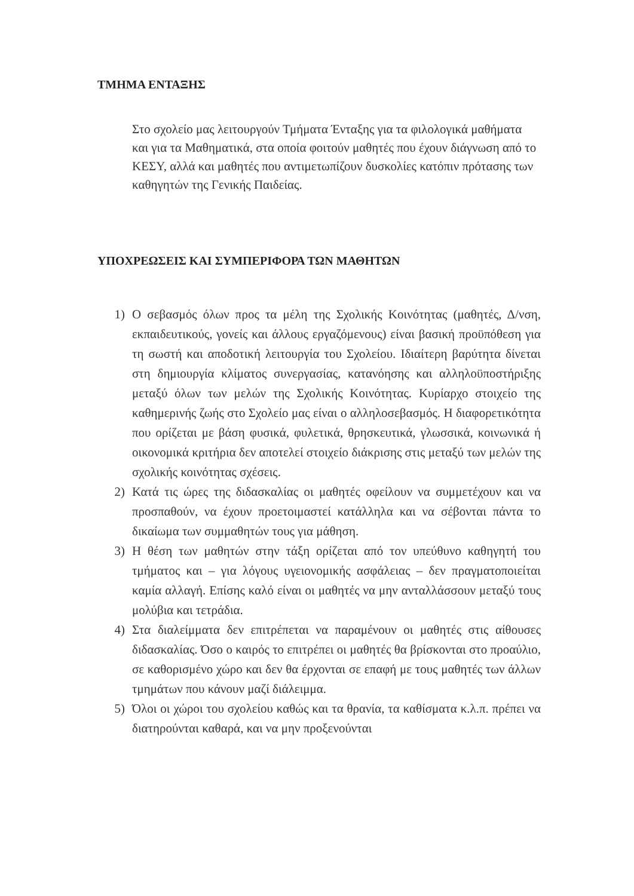ΤΜΗΜΑ ΕΝΤΑΞΗΣ
Στο σχολείο μας λειτουργούν Τμήματα Ένταξης για τα φιλολογικά μαθήματα και για τα Μαθηματικά, στα οποία φοιτούν μαθητές που έχουν διάγνωση από το ΚΕΣΥ, αλλά και μαθητές που αντιμετωπίζουν δυσκολίες κατόπιν πρότασης των καθηγητών της Γενικής Παιδείας.
ΥΠΟΧΡΕΩΣΕΙΣ ΚΑΙ ΣΥΜΠΕΡΙΦΟΡΑ ΤΩΝ ΜΑΘΗΤΩΝ
1) Ο σεβασμός όλων προς τα μέλη της Σχολικής Κοινότητας (μαθητές, Δ/νση, εκπαιδευτικούς, γονείς και άλλους εργαζόμενους) είναι βασική προϋπόθεση για τη σωστή και αποδοτική λειτουργία του Σχολείου. Ιδιαίτερη βαρύτητα δίνεται στη δημιουργία κλίματος συνεργασίας, κατανόησης και αλληλοϋποστήριξης μεταξύ όλων των μελών της Σχολικής Κοινότητας. Κυρίαρχο στοιχείο της καθημερινής ζωής στο Σχολείο μας είναι ο αλληλοσεβασμός. Η διαφορετικότητα που ορίζεται με βάση φυσικά, φυλετικά, θρησκευτικά, γλωσσικά, κοινωνικά ή οικονομικά κριτήρια δεν αποτελεί στοιχείο διάκρισης στις μεταξύ των μελών της σχολικής κοινότητας σχέσεις.
2) Κατά τις ώρες της διδασκαλίας οι μαθητές οφείλουν να συμμετέχουν και να προσπαθούν, να έχουν προετοιμαστεί κατάλληλα και να σέβονται πάντα το δικαίωμα των συμμαθητών τους για μάθηση.
3) Η θέση των μαθητών στην τάξη ορίζεται από τον υπεύθυνο καθηγητή του τμήματος και – για λόγους υγειονομικής ασφάλειας – δεν πραγματοποιείται καμία αλλαγή. Επίσης καλό είναι οι μαθητές να μην ανταλλάσσουν μεταξύ τους μολύβια και τετράδια.
4) Στα διαλείμματα δεν επιτρέπεται να παραμένουν οι μαθητές στις αίθουσες διδασκαλίας. Όσο ο καιρός το επιτρέπει οι μαθητές θα βρίσκονται στο προαύλιο, σε καθορισμένο χώρο και δεν θα έρχονται σε επαφή με τους μαθητές των άλλων τμημάτων που κάνουν μαζί διάλειμμα.
5) Όλοι οι χώροι του σχολείου καθώς και τα θρανία, τα καθίσματα κ.λ.π. πρέπει να διατηρούνται καθαρά, και να μην προξενούνται